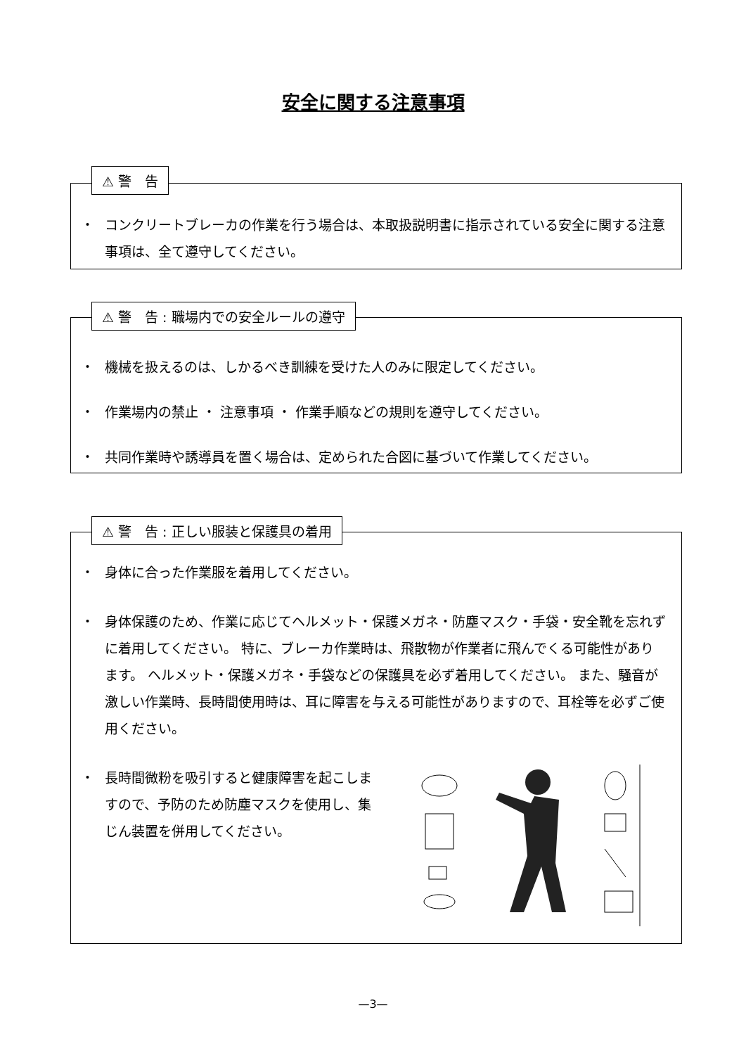安全に関する注意事項
⚠ 警　告
・ コンクリートブレーカの作業を行う場合は、本取扱説明書に指示されている安全に関する注意事項は、全て遵守してください。
⚠ 警　告 : 職場内での安全ルールの遵守
・ 機械を扱えるのは、しかるべき訓練を受けた人のみに限定してください。
・ 作業場内の禁止 ・ 注意事項 ・ 作業手順などの規則を遵守してください。
・ 共同作業時や誘導員を置く場合は、定められた合図に基づいて作業してください。
⚠ 警　告 : 正しい服装と保護具の着用
・ 身体に合った作業服を着用してください。
・ 身体保護のため、作業に応じてヘルメット・保護メガネ・防塵マスク・手袋・安全靴を忘れずに着用してください。 特に、ブレーカ作業時は、飛散物が作業者に飛んでくる可能性があります。 ヘルメット・保護メガネ・手袋などの保護具を必ず着用してください。 また、騒音が激しい作業時、長時間使用時は、耳に障害を与える可能性がありますので、耳栓等を必ずご使用ください。
・ 長時間微粉を吸引すると健康障害を起こしますので、予防のため防塵マスクを使用し、集じん装置を併用してください。
—3—